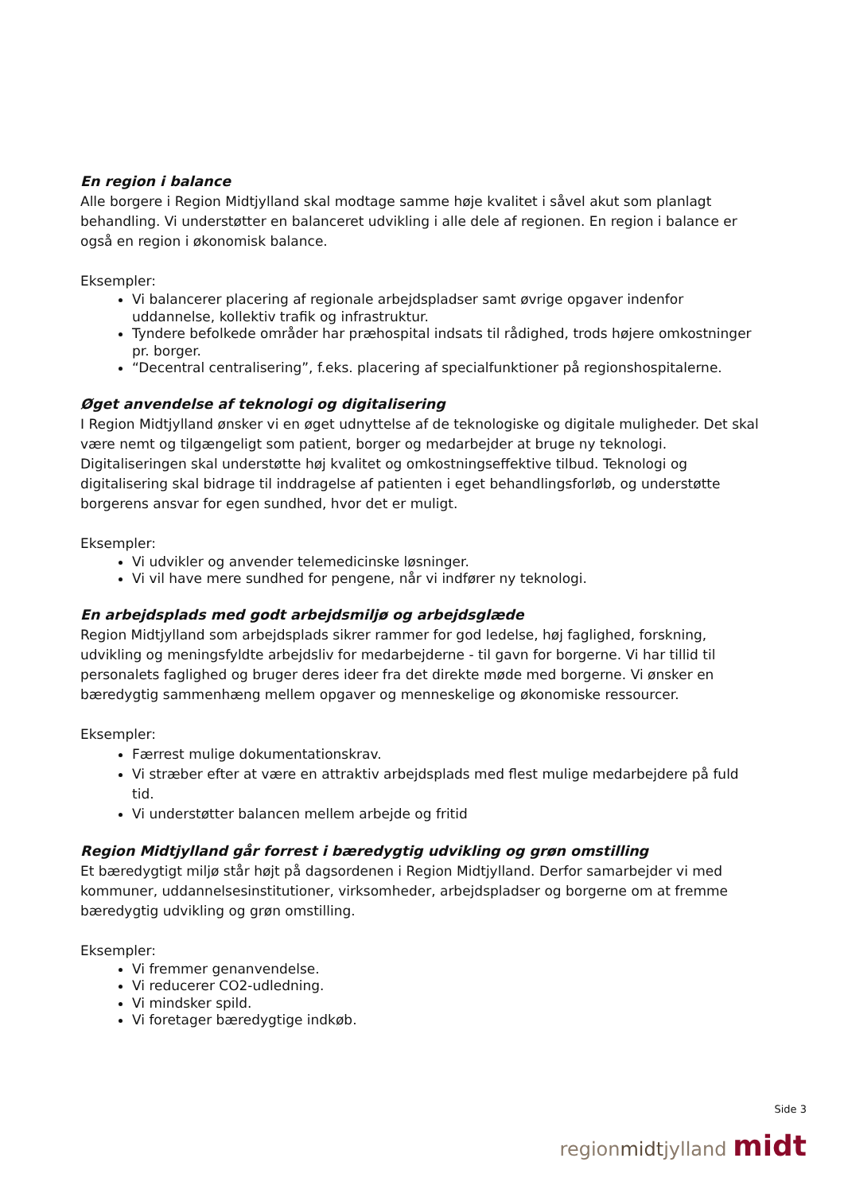En region i balance
Alle borgere i Region Midtjylland skal modtage samme høje kvalitet i såvel akut som planlagt behandling. Vi understøtter en balanceret udvikling i alle dele af regionen. En region i balance er også en region i økonomisk balance.
Eksempler:
Vi balancerer placering af regionale arbejdspladser samt øvrige opgaver indenfor uddannelse, kollektiv trafik og infrastruktur.
Tyndere befolkede områder har præhospital indsats til rådighed, trods højere omkostninger pr. borger.
“Decentral centralisering”, f.eks. placering af specialfunktioner på regionshospitalerne.
Øget anvendelse af teknologi og digitalisering
I Region Midtjylland ønsker vi en øget udnyttelse af de teknologiske og digitale muligheder. Det skal være nemt og tilgængeligt som patient, borger og medarbejder at bruge ny teknologi. Digitaliseringen skal understøtte høj kvalitet og omkostningseffektive tilbud. Teknologi og digitalisering skal bidrage til inddragelse af patienten i eget behandlingsforløb, og understøtte borgerens ansvar for egen sundhed, hvor det er muligt.
Eksempler:
Vi udvikler og anvender telemedicinske løsninger.
Vi vil have mere sundhed for pengene, når vi indfører ny teknologi.
En arbejdsplads med godt arbejdsmiljø og arbejdsglæde
Region Midtjylland som arbejdsplads sikrer rammer for god ledelse, høj faglighed, forskning, udvikling og meningsfyldte arbejdsliv for medarbejderne - til gavn for borgerne. Vi har tillid til personalets faglighed og bruger deres ideer fra det direkte møde med borgerne. Vi ønsker en bæredygtig sammenhæng mellem opgaver og menneskelige og økonomiske ressourcer.
Eksempler:
Færrest mulige dokumentationskrav.
Vi stræber efter at være en attraktiv arbejdsplads med flest mulige medarbejdere på fuld tid.
Vi understøtter balancen mellem arbejde og fritid
Region Midtjylland går forrest i bæredygtig udvikling og grøn omstilling
Et bæredygtigt miljø står højt på dagsordenen i Region Midtjylland. Derfor samarbejder vi med kommuner, uddannelsesinstitutioner, virksomheder, arbejdspladser og borgerne om at fremme bæredygtig udvikling og grøn omstilling.
Eksempler:
Vi fremmer genanvendelse.
Vi reducerer CO2-udledning.
Vi mindsker spild.
Vi foretager bæredygtige indkøb.
Side 3
regionmidtjylland midt